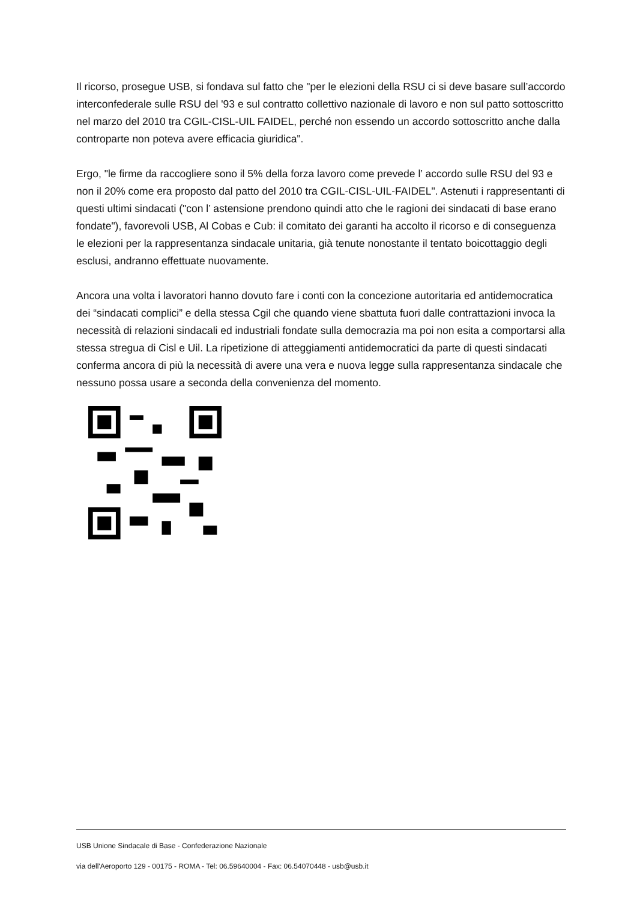Il ricorso, prosegue USB, si fondava sul fatto che "per le elezioni della RSU ci si deve basare sull’accordo interconfederale sulle RSU del '93 e sul contratto collettivo nazionale di lavoro e non sul patto sottoscritto nel marzo del 2010 tra CGIL-CISL-UIL FAIDEL, perché non essendo un accordo sottoscritto anche dalla controparte non poteva avere efficacia giuridica".
Ergo, "le firme da raccogliere sono il 5% della forza lavoro come prevede l’ accordo sulle RSU del 93 e non il 20% come era proposto dal patto del 2010 tra CGIL-CISL-UIL-FAIDEL". Astenuti i rappresentanti di questi ultimi sindacati ("con l’ astensione prendono quindi atto che le ragioni dei sindacati di base erano fondate"), favorevoli USB, Al Cobas e Cub: il comitato dei garanti ha accolto il ricorso e di conseguenza le elezioni per la rappresentanza sindacale unitaria, già tenute nonostante il tentato boicottaggio degli esclusi, andranno effettuate nuovamente.
Ancora una volta i lavoratori hanno dovuto fare i conti con la concezione autoritaria ed antidemocratica dei “sindacati complici” e della stessa Cgil che quando viene sbattuta fuori dalle contrattazioni invoca la necessità di relazioni sindacali ed industriali fondate sulla democrazia ma poi non esita a comportarsi alla stessa stregua di Cisl e Uil. La ripetizione di atteggiamenti antidemocratici da parte di questi sindacati conferma ancora di più la necessità di avere una vera e nuova legge sulla rappresentanza sindacale che nessuno possa usare a seconda della convenienza del momento.
USB Unione Sindacale di Base - Confederazione Nazionale
via dell'Aeroporto 129 - 00175 - ROMA - Tel: 06.59640004 - Fax: 06.54070448 - usb@usb.it